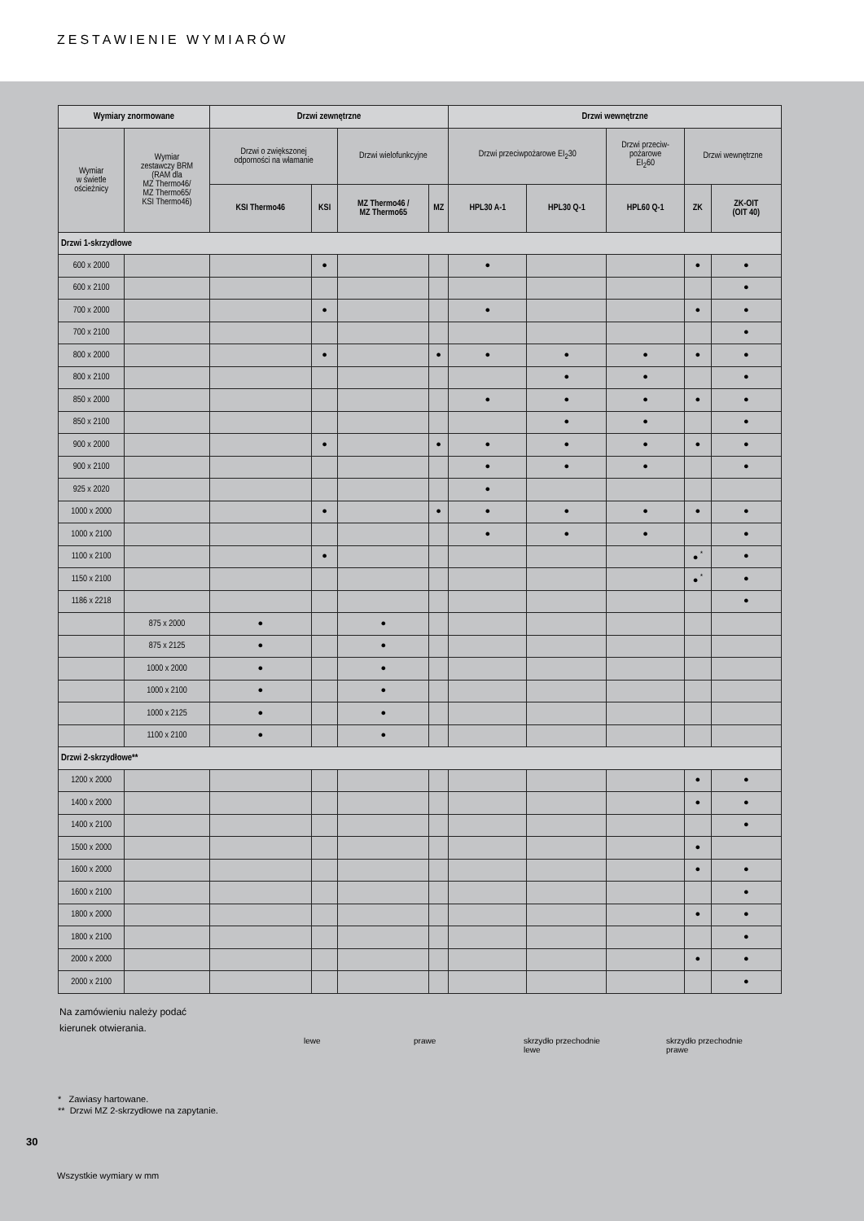ZESTAWIENIE WYMIARÓW
| Wymiary znormowane | | Drzwi zewnętrzne | | | | Drzwi wewnętrzne | | | | |
| --- | --- | --- | --- | --- | --- | --- | --- | --- | --- | --- |
| Wymiar w świetle ościeżnicy | Wymiar zestawczy BRM (RAM dla MZ Thermo46/ MZ Thermo65/ KSI Thermo46) | Drzwi o zwiększonej odporności na włamanie | | Drzwi wielofunkcyjne | | Drzwi przeciwpożarowe EI<sub>2</sub>30 | | Drzwi przeciw- pożarowe EI<sub>2</sub>60 | Drzwi wewnętrzne | |
| | | KSI Thermo46 | KSI | MZ Thermo46 / MZ Thermo65 | MZ | HPL30 A-1 | HPL30 Q-1 | HPL60 Q-1 | ZK | ZK-OIT (OIT 40) |
| Drzwi 1-skrzydłowe | | | | | | | | | | |
| 600 x 2000 | | | ● | | | ● | | | ● | ● |
| 600 x 2100 | | | | | | | | | | ● |
| 700 x 2000 | | | ● | | | ● | | | ● | ● |
| 700 x 2100 | | | | | | | | | | ● |
| 800 x 2000 | | | ● | | ● | ● | ● | ● | ● | ● |
| 800 x 2100 | | | | | | | ● | ● | | ● |
| 850 x 2000 | | | | | | ● | ● | ● | ● | ● |
| 850 x 2100 | | | | | | | ● | ● | | ● |
| 900 x 2000 | | | ● | | ● | ● | ● | ● | ● | ● |
| 900 x 2100 | | | | | | ● | ● | ● | | ● |
| 925 x 2020 | | | | | | ● | | | | |
| 1000 x 2000 | | | ● | | ● | ● | ● | ● | ● | ● |
| 1000 x 2100 | | | | | | ● | ● | ● | | ● |
| 1100 x 2100 | | | ● | | | | | | ● <sup>*</sup> | ● |
| 1150 x 2100 | | | | | | | | | ● <sup>*</sup> | ● |
| 1186 x 2218 | | | | | | | | | | ● |
| | 875 x 2000 | ● | | ● | | | | | | |
| | 875 x 2125 | ● | | ● | | | | | | |
| | 1000 x 2000 | ● | | ● | | | | | | |
| | 1000 x 2100 | ● | | ● | | | | | | |
| | 1000 x 2125 | ● | | ● | | | | | | |
| | 1100 x 2100 | ● | | ● | | | | | | |
| Drzwi 2-skrzydłowe** | | | | | | | | | | |
| 1200 x 2000 | | | | | | | | | ● | ● |
| 1400 x 2000 | | | | | | | | | ● | ● |
| 1400 x 2100 | | | | | | | | | | ● |
| 1500 x 2000 | | | | | | | | | ● | |
| 1600 x 2000 | | | | | | | | | ● | ● |
| 1600 x 2100 | | | | | | | | | | ● |
| 1800 x 2000 | | | | | | | | | ● | ● |
| 1800 x 2100 | | | | | | | | | | ● |
| 2000 x 2000 | | | | | | | | | ● | ● |
| 2000 x 2100 | | | | | | | | | | ● |
Na zamówieniu należy podać
kierunek otwierania.
lewe prawe skrzydło przechodnie
lewe
skrzydło przechodnie
prawe
* Zawiasy hartowane.
** Drzwi MZ 2-skrzydłowe na zapytanie.
30
Wszystkie wymiary w mm